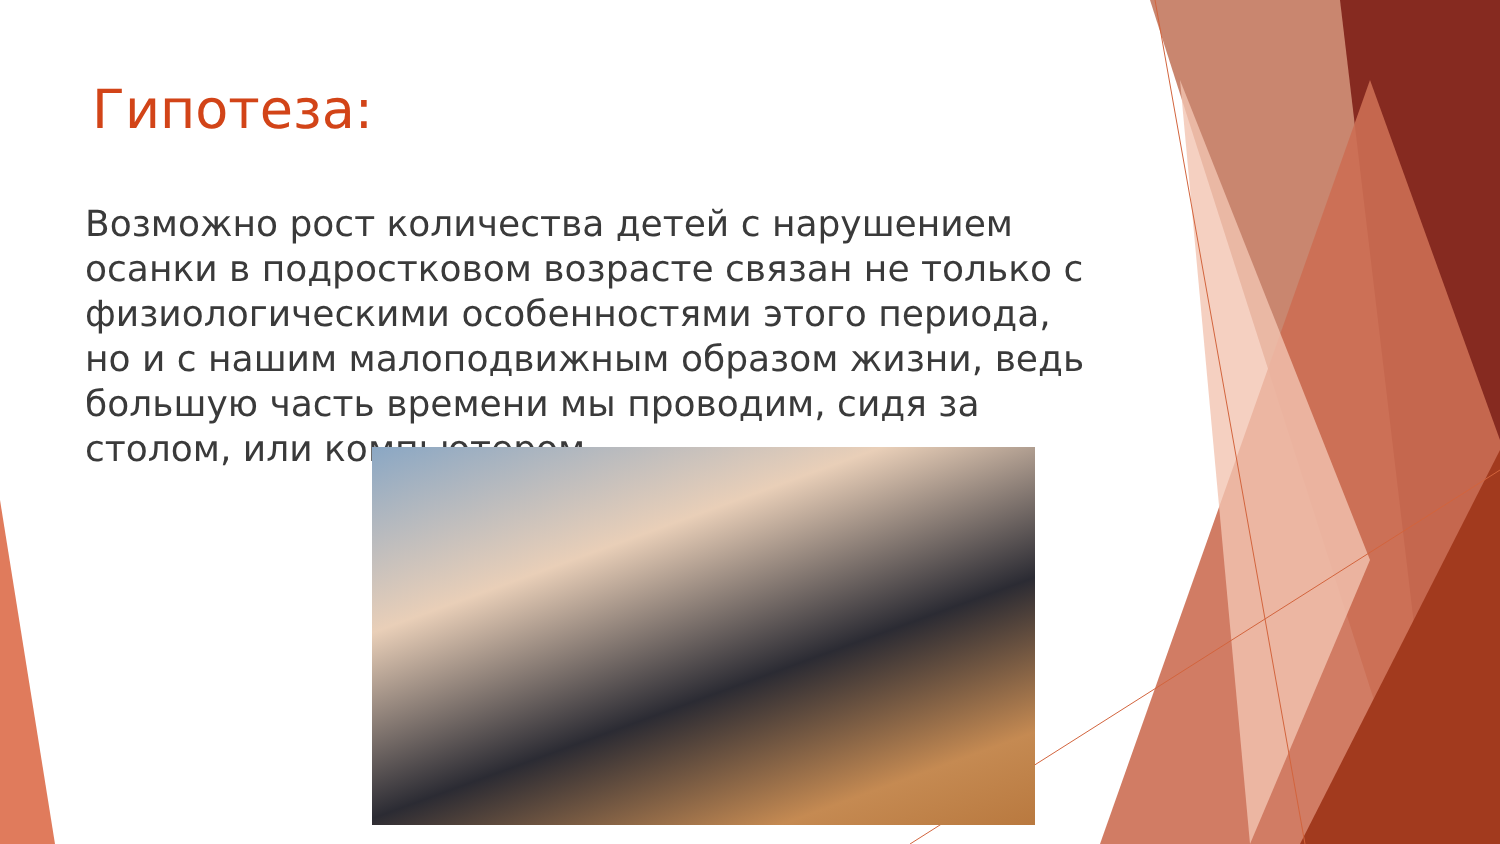Гипотеза:
Возможно рост количества детей с нарушением осанки в подростковом возрасте связан не только с физиологическими особенностями этого периода, но и с нашим малоподвижным образом жизни, ведь большую часть времени мы проводим, сидя за столом, или компьютером.